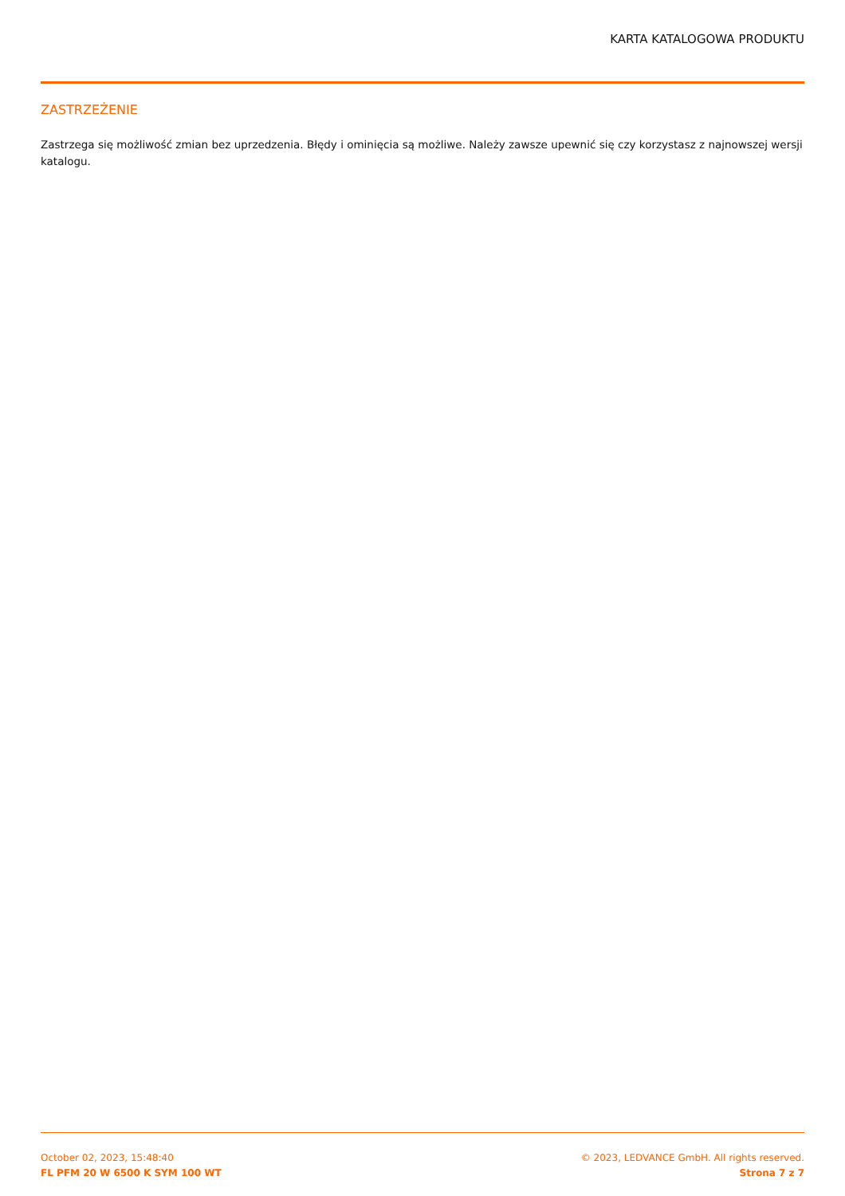KARTA KATALOGOWA PRODUKTU
ZASTRZEŻENIE
Zastrzega się możliwość zmian bez uprzedzenia. Błędy i ominięcia są możliwe. Należy zawsze upewnić się czy korzystasz z najnowszej wersji katalogu.
October 02, 2023, 15:48:40
FL PFM 20 W 6500 K SYM 100 WT
© 2023, LEDVANCE GmbH. All rights reserved.
Strona 7 z 7